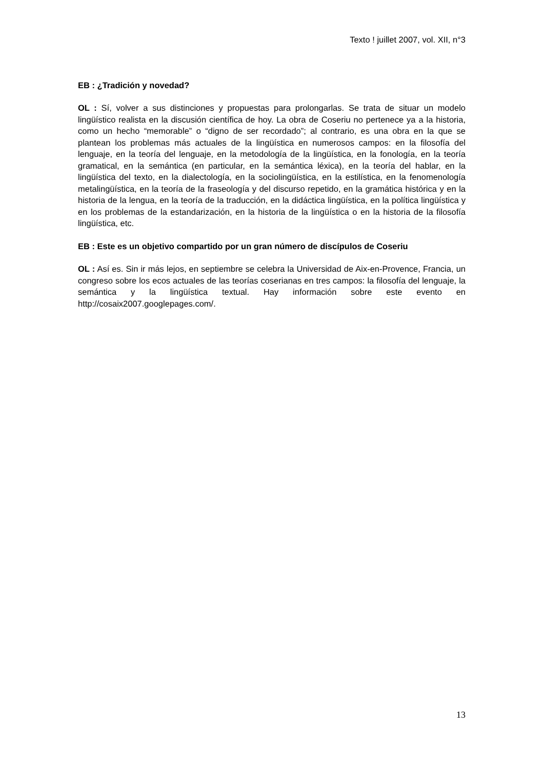Texto ! juillet 2007, vol. XII, n°3
EB : ¿Tradición y novedad?
OL : Sí, volver a sus distinciones y propuestas para prolongarlas. Se trata de situar un modelo lingüístico realista en la discusión científica de hoy. La obra de Coseriu no pertenece ya a la historia, como un hecho “memorable” o “digno de ser recordado”; al contrario, es una obra en la que se plantean los problemas más actuales de la lingüística en numerosos campos: en la filosofía del lenguaje, en la teoría del lenguaje, en la metodología de la lingüística, en la fonología, en la teoría gramatical, en la semántica (en particular, en la semántica léxica), en la teoría del hablar, en la lingüística del texto, en la dialectología, en la sociolingüística, en la estilística, en la fenomenología metalingüística, en la teoría de la fraseología y del discurso repetido, en la gramática histórica y en la historia de la lengua, en la teoría de la traducción, en la didáctica lingüística, en la política lingüística y en los problemas de la estandarización, en la historia de la lingüística o en la historia de la filosofía lingüística, etc.
EB : Este es un objetivo compartido por un gran número de discípulos de Coseriu
OL : Así es. Sin ir más lejos, en septiembre se celebra la Universidad de Aix-en-Provence, Francia, un congreso sobre los ecos actuales de las teorías coserianas en tres campos: la filosofía del lenguaje, la semántica y la lingüística textual. Hay información sobre este evento en http://cosaix2007.googlepages.com/.
13